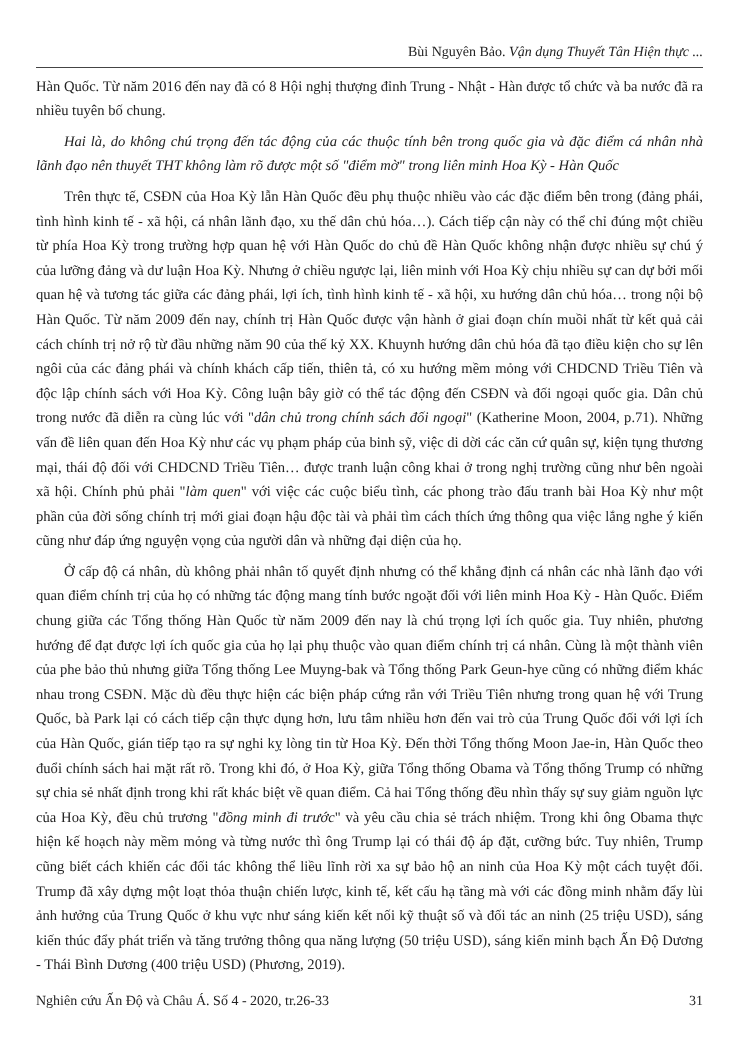Bùi Nguyên Bảo. Vận dụng Thuyết Tân Hiện thực ...
Hàn Quốc. Từ năm 2016 đến nay đã có 8 Hội nghị thượng đỉnh Trung - Nhật - Hàn được tổ chức và ba nước đã ra nhiều tuyên bố chung.
Hai là, do không chú trọng đến tác động của các thuộc tính bên trong quốc gia và đặc điểm cá nhân nhà lãnh đạo nên thuyết THT không làm rõ được một số "điểm mờ" trong liên minh Hoa Kỳ - Hàn Quốc
Trên thực tế, CSĐN của Hoa Kỳ lẫn Hàn Quốc đều phụ thuộc nhiều vào các đặc điểm bên trong (đảng phái, tình hình kinh tế - xã hội, cá nhân lãnh đạo, xu thế dân chủ hóa…). Cách tiếp cận này có thể chỉ đúng một chiều từ phía Hoa Kỳ trong trường hợp quan hệ với Hàn Quốc do chủ đề Hàn Quốc không nhận được nhiều sự chú ý của lưỡng đảng và dư luận Hoa Kỳ. Nhưng ở chiều ngược lại, liên minh với Hoa Kỳ chịu nhiều sự can dự bởi mối quan hệ và tương tác giữa các đảng phái, lợi ích, tình hình kinh tế - xã hội, xu hướng dân chủ hóa… trong nội bộ Hàn Quốc. Từ năm 2009 đến nay, chính trị Hàn Quốc được vận hành ở giai đoạn chín muồi nhất từ kết quả cải cách chính trị nở rộ từ đầu những năm 90 của thế kỷ XX. Khuynh hướng dân chủ hóa đã tạo điều kiện cho sự lên ngôi của các đảng phái và chính khách cấp tiến, thiên tả, có xu hướng mềm mỏng với CHDCND Triều Tiên và độc lập chính sách với Hoa Kỳ. Công luận bây giờ có thể tác động đến CSĐN và đối ngoại quốc gia. Dân chủ trong nước đã diễn ra cùng lúc với "dân chủ trong chính sách đối ngoại" (Katherine Moon, 2004, p.71). Những vấn đề liên quan đến Hoa Kỳ như các vụ phạm pháp của binh sỹ, việc di dời các căn cứ quân sự, kiện tụng thương mại, thái độ đối với CHDCND Triều Tiên… được tranh luận công khai ở trong nghị trường cũng như bên ngoài xã hội. Chính phủ phải "làm quen" với việc các cuộc biểu tình, các phong trào đấu tranh bài Hoa Kỳ như một phần của đời sống chính trị mới giai đoạn hậu độc tài và phải tìm cách thích ứng thông qua việc lắng nghe ý kiến cũng như đáp ứng nguyện vọng của người dân và những đại diện của họ.
Ở cấp độ cá nhân, dù không phải nhân tố quyết định nhưng có thể khẳng định cá nhân các nhà lãnh đạo với quan điểm chính trị của họ có những tác động mang tính bước ngoặt đối với liên minh Hoa Kỳ - Hàn Quốc. Điểm chung giữa các Tổng thống Hàn Quốc từ năm 2009 đến nay là chú trọng lợi ích quốc gia. Tuy nhiên, phương hướng để đạt được lợi ích quốc gia của họ lại phụ thuộc vào quan điểm chính trị cá nhân. Cùng là một thành viên của phe bảo thủ nhưng giữa Tổng thống Lee Muyng-bak và Tổng thống Park Geun-hye cũng có những điểm khác nhau trong CSĐN. Mặc dù đều thực hiện các biện pháp cứng rắn với Triều Tiên nhưng trong quan hệ với Trung Quốc, bà Park lại có cách tiếp cận thực dụng hơn, lưu tâm nhiều hơn đến vai trò của Trung Quốc đối với lợi ích của Hàn Quốc, gián tiếp tạo ra sự nghi kỵ lòng tin từ Hoa Kỳ. Đến thời Tổng thống Moon Jae-in, Hàn Quốc theo đuổi chính sách hai mặt rất rõ. Trong khi đó, ở Hoa Kỳ, giữa Tổng thống Obama và Tổng thống Trump có những sự chia sẻ nhất định trong khi rất khác biệt về quan điểm. Cả hai Tổng thống đều nhìn thấy sự suy giảm nguồn lực của Hoa Kỳ, đều chủ trương "đồng minh đi trước" và yêu cầu chia sẻ trách nhiệm. Trong khi ông Obama thực hiện kế hoạch này mềm mỏng và từng nước thì ông Trump lại có thái độ áp đặt, cưỡng bức. Tuy nhiên, Trump cũng biết cách khiến các đối tác không thể liều lĩnh rời xa sự bảo hộ an ninh của Hoa Kỳ một cách tuyệt đối. Trump đã xây dựng một loạt thỏa thuận chiến lược, kinh tế, kết cấu hạ tầng mà với các đồng minh nhằm đẩy lùi ảnh hưởng của Trung Quốc ở khu vực như sáng kiến kết nối kỹ thuật số và đối tác an ninh (25 triệu USD), sáng kiến thúc đẩy phát triển và tăng trưởng thông qua năng lượng (50 triệu USD), sáng kiến minh bạch Ấn Độ Dương - Thái Bình Dương (400 triệu USD) (Phương, 2019).
Nghiên cứu Ấn Độ và Châu Á. Số 4 - 2020, tr.26-33 31